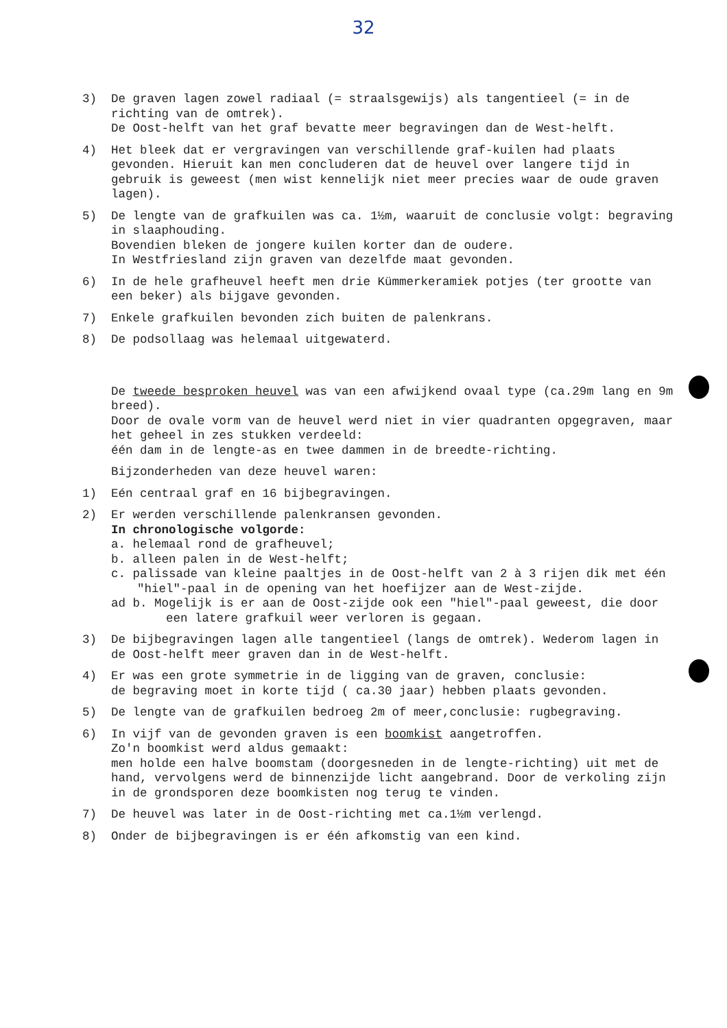32
3) De graven lagen zowel radiaal (= straalsgewijs) als tangentieel (= in de richting van de omtrek).
De Oost-helft van het graf bevatte meer begravingen dan de West-helft.
4) Het bleek dat er vergravingen van verschillende graf-kuilen had plaats gevonden. Hieruit kan men concluderen dat de heuvel over langere tijd in gebruik is geweest (men wist kennelijk niet meer precies waar de oude graven lagen).
5) De lengte van de grafkuilen was ca. 1½m, waaruit de conclusie volgt: begraving in slaaphouding.
Bovendien bleken de jongere kuilen korter dan de oudere.
In Westfriesland zijn graven van dezelfde maat gevonden.
6) In de hele grafheuvel heeft men drie Kümmerkeramiek potjes (ter grootte van een beker) als bijgave gevonden.
7) Enkele grafkuilen bevonden zich buiten de palenkrans.
8) De podsollaag was helemaal uitgewaterd.
De tweede besproken heuvel was van een afwijkend ovaal type (ca.29m lang en 9m breed).
Door de ovale vorm van de heuvel werd niet in vier quadranten opgegraven, maar het geheel in zes stukken verdeeld:
één dam in de lengte-as en twee dammen in de breedte-richting.
Bijzonderheden van deze heuvel waren:
1) Eén centraal graf en 16 bijbegravingen.
2) Er werden verschillende palenkransen gevonden.
In chronologische volgorde:
a. helemaal rond de grafheuvel;
b. alleen palen in de West-helft;
c. palissade van kleine paaltjes in de Oost-helft van 2 à 3 rijen dik met één "hiel"-paal in de opening van het hoefijzer aan de West-zijde.
ad b. Mogelijk is er aan de Oost-zijde ook een "hiel"-paal geweest, die door een latere grafkuil weer verloren is gegaan.
3) De bijbegravingen lagen alle tangentieel (langs de omtrek). Wederom lagen in de Oost-helft meer graven dan in de West-helft.
4) Er was een grote symmetrie in de ligging van de graven, conclusie:
de begraving moet in korte tijd ( ca.30 jaar) hebben plaats gevonden.
5) De lengte van de grafkuilen bedroeg 2m of meer,conclusie: rugbegraving.
6) In vijf van de gevonden graven is een boomkist aangetroffen.
Zo'n boomkist werd aldus gemaakt:
men holde een halve boomstam (doorgesneden in de lengte-richting) uit met de hand, vervolgens werd de binnenzijde licht aangebrand. Door de verkoling zijn in de grondsporen deze boomkisten nog terug te vinden.
7) De heuvel was later in de Oost-richting met ca.1½m verlengd.
8) Onder de bijbegravingen is er één afkomstig van een kind.